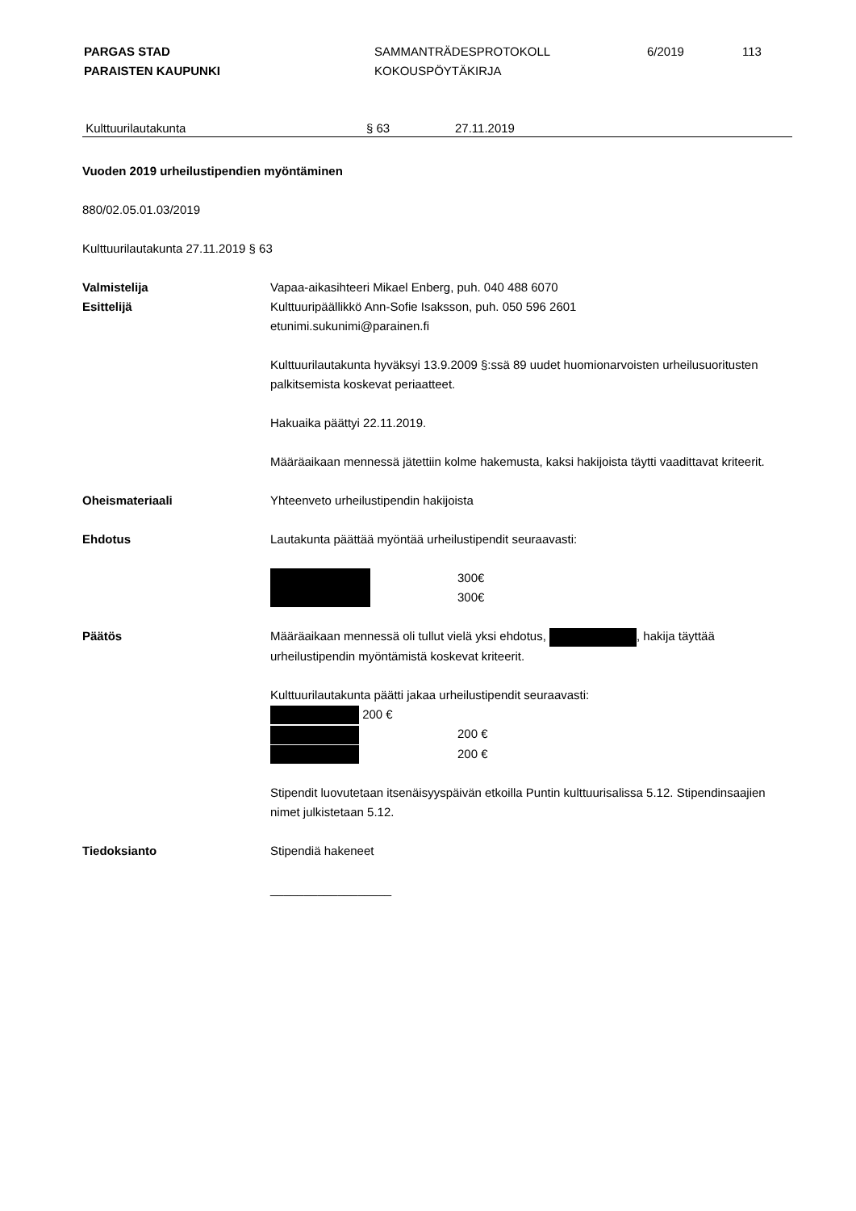PARGAS STAD
PARAISTEN KAUPUNKI
SAMMANTRÄDESPROTOKOLL
KOKOUSPÖYTÄKIRJA
6/2019 113
Kulttuurilautakunta § 63 27.11.2019
Vuoden 2019 urheilustipendien myöntäminen
880/02.05.01.03/2019
Kulttuurilautakunta 27.11.2019 § 63
Valmistelija
Esittelijä
Vapaa-aikasihteeri Mikael Enberg, puh. 040 488 6070
Kulttuuripäällikkö Ann-Sofie Isaksson, puh. 050 596 2601
etunimi.sukunimi@parainen.fi
Kulttuurilautakunta hyväksyi 13.9.2009 §:ssä 89 uudet huomionarvoisten urheilusuoritusten palkitsemista koskevat periaatteet.
Hakuaika päättyi 22.11.2019.
Määräaikaan mennessä jätettiin kolme hakemusta, kaksi hakijoista täytti vaadittavat kriteerit.
Oheismateriaali Yhteenveto urheilustipendin hakijoista
Ehdotus Lautakunta päättää myöntää urheilustipendit seuraavasti:
300€
300€
Päätös Määräaikaan mennessä oli tullut vielä yksi ehdotus, , hakija täyttää urheilustipendin myöntämistä koskevat kriteerit.
Kulttuurilautakunta päätti jakaa urheilustipendit seuraavasti:
200 €
200 €
200 €
Stipendit luovutetaan itsenäisyyspäivän etkoilla Puntin kulttuurisalissa 5.12. Stipendinsaajien nimet julkistetaan 5.12.
Tiedoksianto Stipendiä hakeneet
__________________